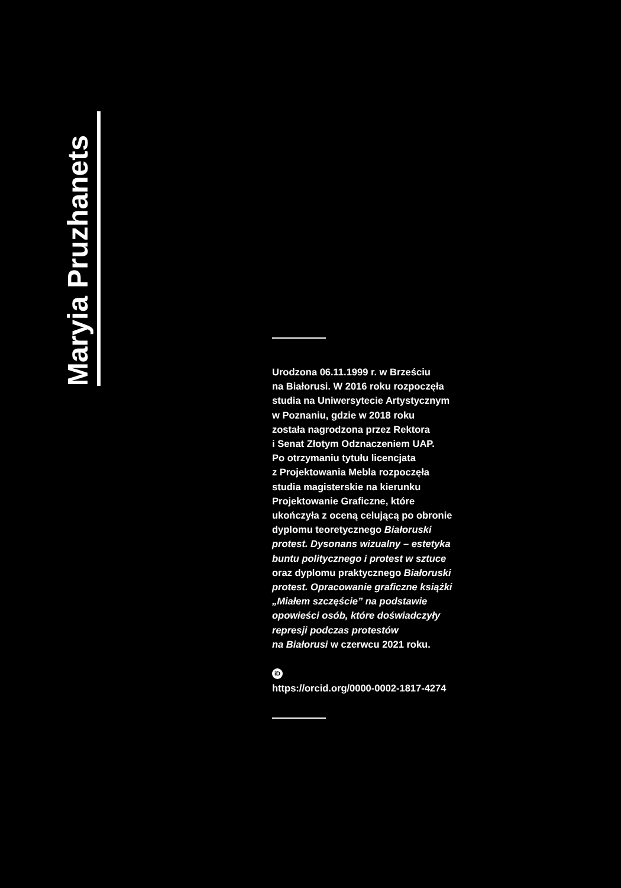Maryia Pruzhanets
Urodzona 06.11.1999 r. w Brześciu
na Białorusi. W 2016 roku rozpoczęła
studia na Uniwersytecie Artystycznym
w Poznaniu, gdzie w 2018 roku
została nagrodzona przez Rektora
i Senat Złotym Odznaczeniem UAP.
Po otrzymaniu tytułu licencjata
z Projektowania Mebla rozpoczęła
studia magisterskie na kierunku
Projektowanie Graficzne, które
ukończyła z oceną celującą po obronie
dyplomu teoretycznego Białoruski
protest. Dysonans wizualny – estetyka
buntu politycznego i protest w sztuce
oraz dyplomu praktycznego Białoruski
protest. Opracowanie graficzne książki
„Miałem szczęście” na podstawie
opowieści osób, które doświadczyły
represji podczas protestów
na Białorusi w czerwcu 2021 roku.
iD
https://orcid.org/0000-0002-1817-4274